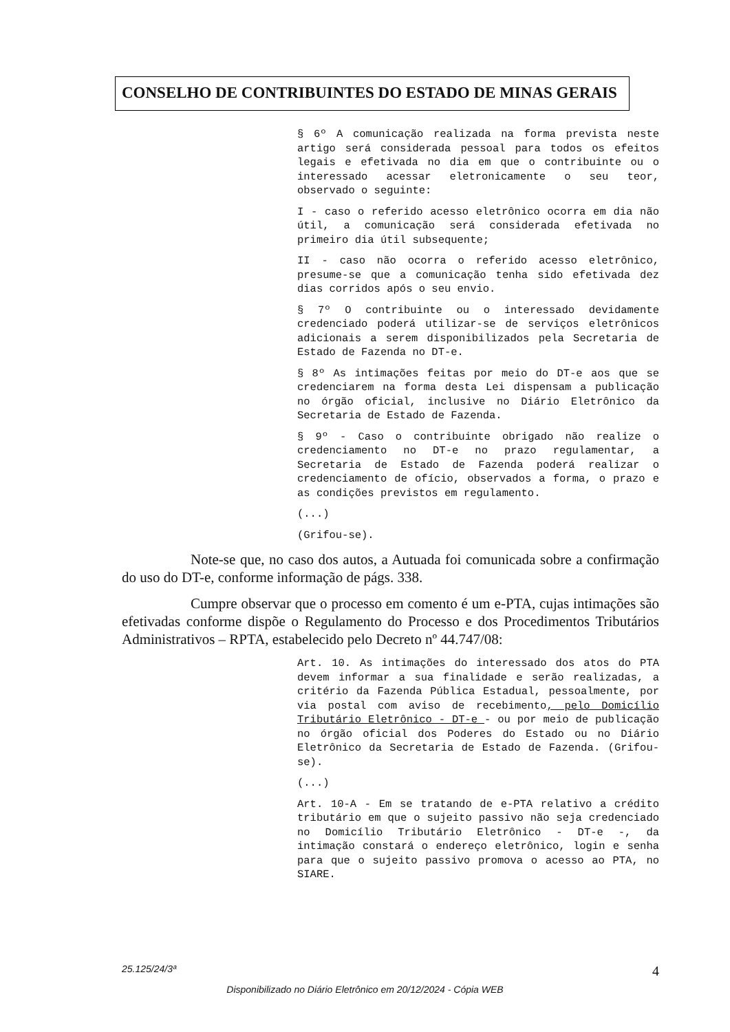CONSELHO DE CONTRIBUINTES DO ESTADO DE MINAS GERAIS
§ 6º A comunicação realizada na forma prevista neste artigo será considerada pessoal para todos os efeitos legais e efetivada no dia em que o contribuinte ou o interessado acessar eletronicamente o seu teor, observado o seguinte:
I - caso o referido acesso eletrônico ocorra em dia não útil, a comunicação será considerada efetivada no primeiro dia útil subsequente;
II - caso não ocorra o referido acesso eletrônico, presume-se que a comunicação tenha sido efetivada dez dias corridos após o seu envio.
§ 7º O contribuinte ou o interessado devidamente credenciado poderá utilizar-se de serviços eletrônicos adicionais a serem disponibilizados pela Secretaria de Estado de Fazenda no DT-e.
§ 8º As intimações feitas por meio do DT-e aos que se credenciarem na forma desta Lei dispensam a publicação no órgão oficial, inclusive no Diário Eletrônico da Secretaria de Estado de Fazenda.
§ 9º - Caso o contribuinte obrigado não realize o credenciamento no DT-e no prazo regulamentar, a Secretaria de Estado de Fazenda poderá realizar o credenciamento de ofício, observados a forma, o prazo e as condições previstos em regulamento.
(...)
(Grifou-se).
Note-se que, no caso dos autos, a Autuada foi comunicada sobre a confirmação do uso do DT-e, conforme informação de págs. 338.
Cumpre observar que o processo em comento é um e-PTA, cujas intimações são efetivadas conforme dispõe o Regulamento do Processo e dos Procedimentos Tributários Administrativos – RPTA, estabelecido pelo Decreto nº 44.747/08:
Art. 10. As intimações do interessado dos atos do PTA devem informar a sua finalidade e serão realizadas, a critério da Fazenda Pública Estadual, pessoalmente, por via postal com aviso de recebimento, pelo Domicílio Tributário Eletrônico - DT-e - ou por meio de publicação no órgão oficial dos Poderes do Estado ou no Diário Eletrônico da Secretaria de Estado de Fazenda. (Grifou-se).
(...)
Art. 10-A - Em se tratando de e-PTA relativo a crédito tributário em que o sujeito passivo não seja credenciado no Domicílio Tributário Eletrônico - DT-e -, da intimação constará o endereço eletrônico, login e senha para que o sujeito passivo promova o acesso ao PTA, no SIARE.
25.125/24/3ª 4
Disponibilizado no Diário Eletrônico em 20/12/2024 - Cópia WEB